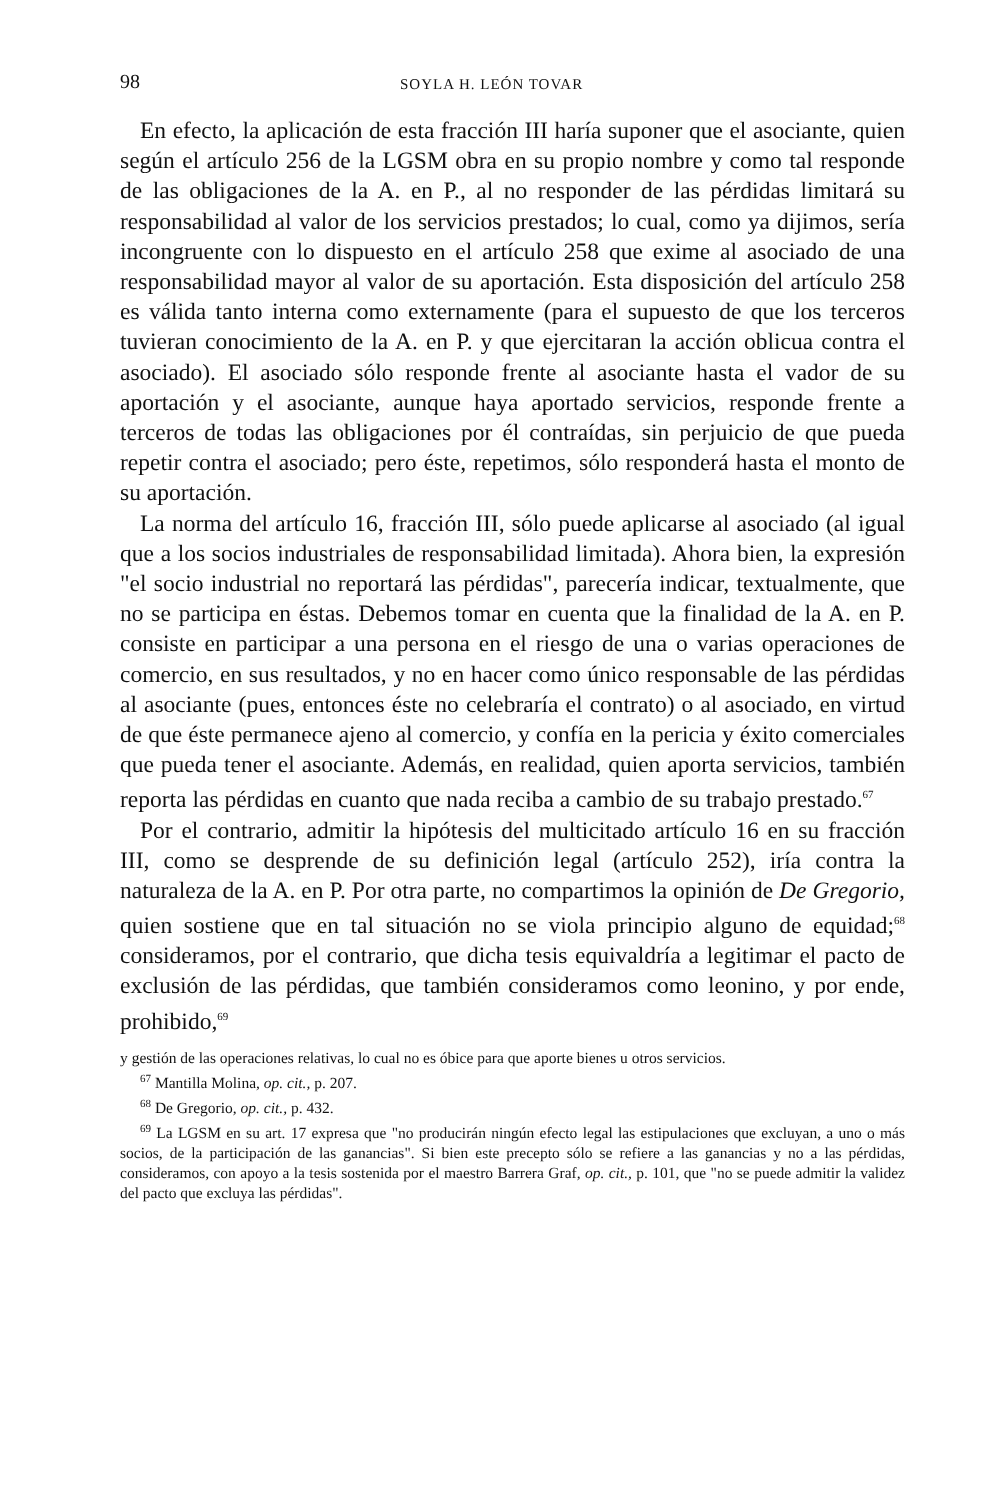98 SOYLA H. LEÓN TOVAR
En efecto, la aplicación de esta fracción III haría suponer que el asociante, quien según el artículo 256 de la LGSM obra en su propio nombre y como tal responde de las obligaciones de la A. en P., al no responder de las pérdidas limitará su responsabilidad al valor de los servicios prestados; lo cual, como ya dijimos, sería incongruente con lo dispuesto en el artículo 258 que exime al asociado de una responsabilidad mayor al valor de su aportación. Esta disposición del artículo 258 es válida tanto interna como externamente (para el supuesto de que los terceros tuvieran conocimiento de la A. en P. y que ejercitaran la acción oblicua contra el asociado). El asociado sólo responde frente al asociante hasta el vador de su aportación y el asociante, aunque haya aportado servicios, responde frente a terceros de todas las obligaciones por él contraídas, sin perjuicio de que pueda repetir contra el asociado; pero éste, repetimos, sólo responderá hasta el monto de su aportación.
La norma del artículo 16, fracción III, sólo puede aplicarse al asociado (al igual que a los socios industriales de responsabilidad limitada). Ahora bien, la expresión "el socio industrial no reportará las pérdidas", parecería indicar, textualmente, que no se participa en éstas. Debemos tomar en cuenta que la finalidad de la A. en P. consiste en participar a una persona en el riesgo de una o varias operaciones de comercio, en sus resultados, y no en hacer como único responsable de las pérdidas al asociante (pues, entonces éste no celebraría el contrato) o al asociado, en virtud de que éste permanece ajeno al comercio, y confía en la pericia y éxito comerciales que pueda tener el asociante. Además, en realidad, quien aporta servicios, también reporta las pérdidas en cuanto que nada reciba a cambio de su trabajo prestado.<sup>67</sup>
Por el contrario, admitir la hipótesis del multicitado artículo 16 en su fracción III, como se desprende de su definición legal (artículo 252), iría contra la naturaleza de la A. en P. Por otra parte, no compartimos la opinión de De Gregorio, quien sostiene que en tal situación no se viola principio alguno de equidad;<sup>68</sup> consideramos, por el contrario, que dicha tesis equivaldría a legitimar el pacto de exclusión de las pérdidas, que también consideramos como leonino, y por ende, prohibido,<sup>69</sup>
y gestión de las operaciones relativas, lo cual no es óbice para que aporte bienes u otros servicios.
<sup>67</sup> Mantilla Molina, op. cit., p. 207.
<sup>68</sup> De Gregorio, op. cit., p. 432.
<sup>69</sup> La LGSM en su art. 17 expresa que "no producirán ningún efecto legal las estipulaciones que excluyan, a uno o más socios, de la participación de las ganancias". Si bien este precepto sólo se refiere a las ganancias y no a las pérdidas, consideramos, con apoyo a la tesis sostenida por el maestro Barrera Graf, op. cit., p. 101, que "no se puede admitir la validez del pacto que excluya las pérdidas".